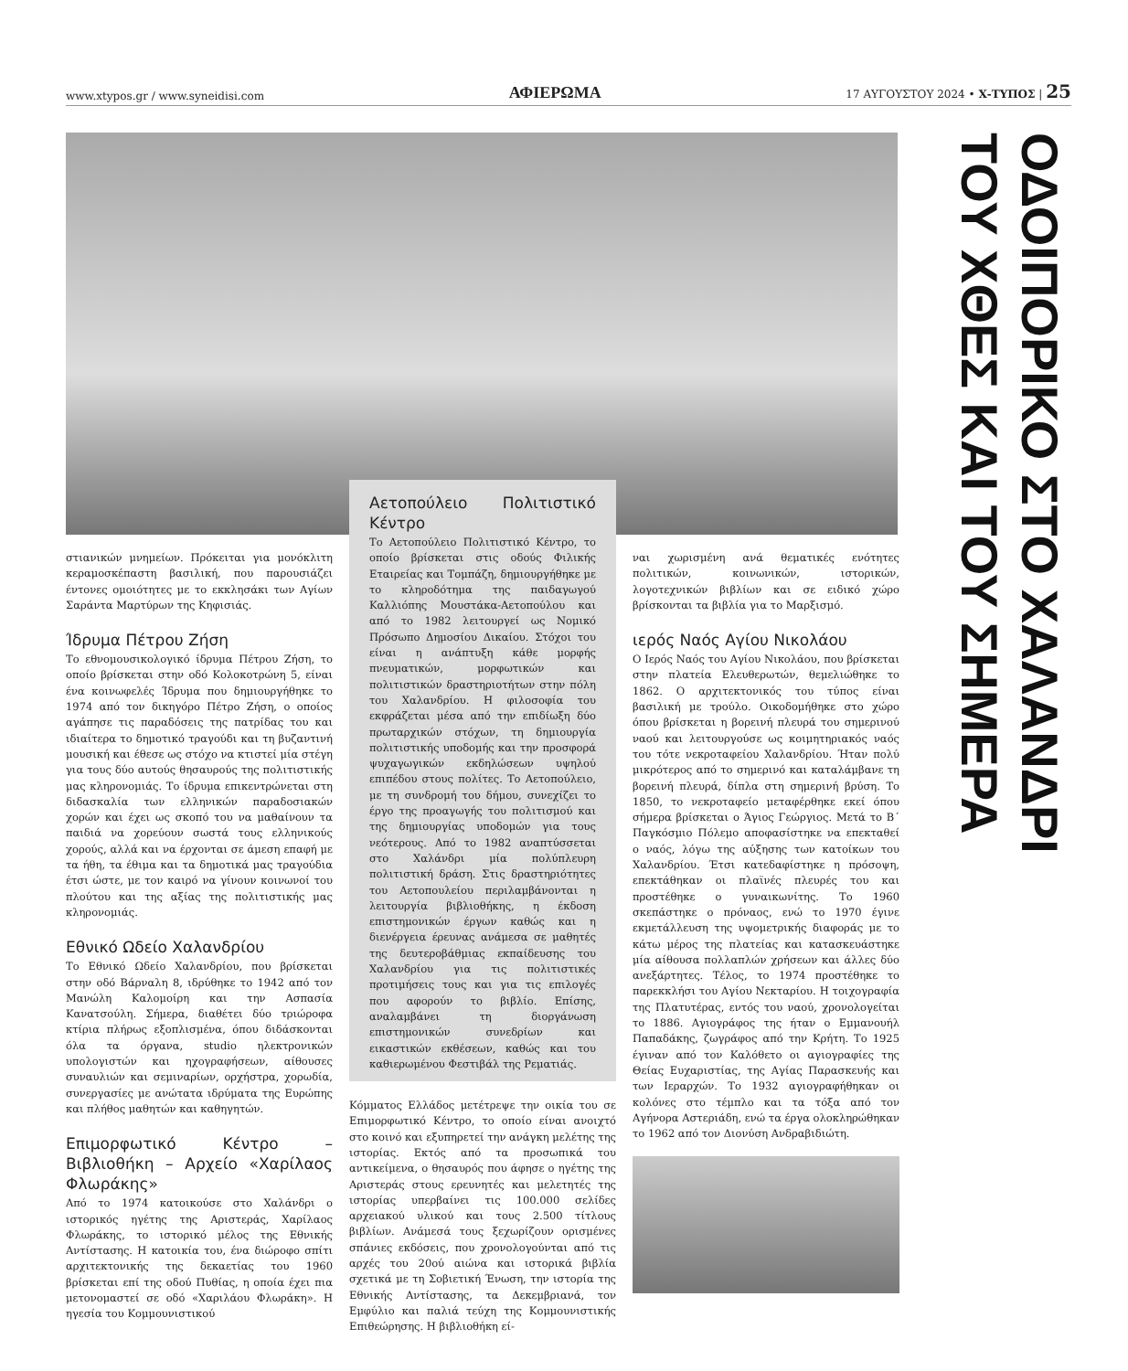www.xtypos.gr / www.syneidisi.com ΑΦΙΕΡΩΜΑ 17 ΑΥΓΟΥΣΤΟΥ 2024 • Χ-ΤΥΠΟΣ | 25
ΟΔΟΙΠΟΡΙΚΟ ΣΤΟ ΧΑΛΑΝΔΡΙ ΤΟΥ ΧΘΕΣ ΚΑΙ ΤΟΥ ΣΗΜΕΡΑ
στιανικών μνημείων. Πρόκειται για μονόκλιτη κεραμοσκέπαστη βασιλική, που παρουσιάζει έντονες ομοιότητες με το εκκλησάκι των Αγίων Σαράντα Μαρτύρων της Κηφισιάς.
Ίδρυμα Πέτρου Ζήση
Το εθνομουσικολογικό ίδρυμα Πέτρου Ζήση, το οποίο βρίσκεται στην οδό Κολοκοτρώνη 5, είναι ένα κοινωφελές Ίδρυμα που δημιουργήθηκε το 1974 από τον δικηγόρο Πέτρο Ζήση, ο οποίος αγάπησε τις παραδόσεις της πατρίδας του και ιδιαίτερα το δημοτικό τραγούδι και τη βυζαντινή μουσική και έθεσε ως στόχο να κτιστεί μία στέγη για τους δύο αυτούς θησαυρούς της πολιτιστικής μας κληρονομιάς. Το ίδρυμα επικεντρώνεται στη διδασκαλία των ελληνικών παραδοσιακών χορών και έχει ως σκοπό του να μαθαίνουν τα παιδιά να χορεύουν σωστά τους ελληνικούς χορούς, αλλά και να έρχονται σε άμεση επαφή με τα ήθη, τα έθιμα και τα δημοτικά μας τραγούδια έτσι ώστε, με τον καιρό να γίνουν κοινωνοί του πλούτου και της αξίας της πολιτιστικής μας κληρονομιάς.
Εθνικό Ωδείο Χαλανδρίου
Το Εθνικό Ωδείο Χαλανδρίου, που βρίσκεται στην οδό Βάρναλη 8, ιδρύθηκε το 1942 από τον Μανώλη Καλομοίρη και την Ασπασία Κανατσούλη. Σήμερα, διαθέτει δύο τριώροφα κτίρια πλήρως εξοπλισμένα, όπου διδάσκονται όλα τα όργανα, studio ηλεκτρονικών υπολογιστών και ηχογραφήσεων, αίθουσες συναυλιών και σεμιναρίων, ορχήστρα, χορωδία, συνεργασίες με ανώτατα ιδρύματα της Ευρώπης και πλήθος μαθητών και καθηγητών.
Επιμορφωτικό Κέντρο – Βιβλιοθήκη – Αρχείο «Χαρίλαος Φλωράκης»
Από το 1974 κατοικούσε στο Χαλάνδρι ο ιστορικός ηγέτης της Αριστεράς, Χαρίλαος Φλωράκης, το ιστορικό μέλος της Εθνικής Αντίστασης. Η κατοικία του, ένα διώροφο σπίτι αρχιτεκτονικής της δεκαετίας του 1960 βρίσκεται επί της οδού Πυθίας, η οποία έχει πια μετονομαστεί σε οδό «Χαριλάου Φλωράκη». Η ηγεσία του Κομμουνιστικού
Αετοπούλειο Πολιτιστικό Κέντρο
Το Αετοπούλειο Πολιτιστικό Κέντρο, το οποίο βρίσκεται στις οδούς Φιλικής Εταιρείας και Τομπάζη, δημιουργήθηκε με το κληροδότημα της παιδαγωγού Καλλιόπης Μουστάκα-Αετοπούλου και από το 1982 λειτουργεί ως Νομικό Πρόσωπο Δημοσίου Δικαίου. Στόχοι του είναι η ανάπτυξη κάθε μορφής πνευματικών, μορφωτικών και πολιτιστικών δραστηριοτήτων στην πόλη του Χαλανδρίου. Η φιλοσοφία του εκφράζεται μέσα από την επιδίωξη δύο πρωταρχικών στόχων, τη δημιουργία πολιτιστικής υποδομής και την προσφορά ψυχαγωγικών εκδηλώσεων υψηλού επιπέδου στους πολίτες. Το Αετοπούλειο, με τη συνδρομή του δήμου, συνεχίζει το έργο της προαγωγής του πολιτισμού και της δημιουργίας υποδομών για τους νεότερους. Από το 1982 αναπτύσσεται στο Χαλάνδρι μία πολύπλευρη πολιτιστική δράση. Στις δραστηριότητες του Αετοπουλείου περιλαμβάνονται η λειτουργία βιβλιοθήκης, η έκδοση επιστημονικών έργων καθώς και η διενέργεια έρευνας ανάμεσα σε μαθητές της δευτεροβάθμιας εκπαίδευσης του Χαλανδρίου για τις πολιτιστικές προτιμήσεις τους και για τις επιλογές που αφορούν το βιβλίο. Επίσης, αναλαμβάνει τη διοργάνωση επιστημονικών συνεδρίων και εικαστικών εκθέσεων, καθώς και του καθιερωμένου Φεστιβάλ της Ρεματιάς.
Κόμματος Ελλάδος μετέτρεψε την οικία του σε Επιμορφωτικό Κέντρο, το οποίο είναι ανοιχτό στο κοινό και εξυπηρετεί την ανάγκη μελέτης της ιστορίας. Εκτός από τα προσωπικά του αντικείμενα, ο θησαυρός που άφησε ο ηγέτης της Αριστεράς στους ερευνητές και μελετητές της ιστορίας υπερβαίνει τις 100.000 σελίδες αρχειακού υλικού και τους 2.500 τίτλους βιβλίων. Ανάμεσά τους ξεχωρίζουν ορισμένες σπάνιες εκδόσεις, που χρονολογούνται από τις αρχές του 20ού αιώνα και ιστορικά βιβλία σχετικά με τη Σοβιετική Ένωση, την ιστορία της Εθνικής Αντίστασης, τα Δεκεμβριανά, τον Εμφύλιο και παλιά τεύχη της Κομμουνιστικής Επιθεώρησης. Η βιβλιοθήκη εί-
ναι χωρισμένη ανά θεματικές ενότητες πολιτικών, κοινωνικών, ιστορικών, λογοτεχνικών βιβλίων και σε ειδικό χώρο βρίσκονται τα βιβλία για το Μαρξισμό.
ιερός Ναός Αγίου Νικολάου
Ο Ιερός Ναός του Αγίου Νικολάου, που βρίσκεται στην πλατεία Ελευθερωτών, θεμελιώθηκε το 1862. Ο αρχιτεκτονικός του τύπος είναι βασιλική με τρούλο. Οικοδομήθηκε στο χώρο όπου βρίσκεται η βορεινή πλευρά του σημερινού ναού και λειτουργούσε ως κοιμητηριακός ναός του τότε νεκροταφείου Χαλανδρίου. Ήταν πολύ μικρότερος από το σημερινό και καταλάμβανε τη βορεινή πλευρά, δίπλα στη σημερινή βρύση. Το 1850, το νεκροταφείο μεταφέρθηκε εκεί όπου σήμερα βρίσκεται ο Άγιος Γεώργιος. Μετά το Β΄ Παγκόσμιο Πόλεμο αποφασίστηκε να επεκταθεί ο ναός, λόγω της αύξησης των κατοίκων του Χαλανδρίου. Έτσι κατεδαφίστηκε η πρόσοψη, επεκτάθηκαν οι πλαϊνές πλευρές του και προστέθηκε ο γυναικωνίτης. Το 1960 σκεπάστηκε ο πρόναος, ενώ το 1970 έγινε εκμετάλλευση της υψομετρικής διαφοράς με το κάτω μέρος της πλατείας και κατασκευάστηκε μία αίθουσα πολλαπλών χρήσεων και άλλες δύο ανεξάρτητες. Τέλος, το 1974 προστέθηκε το παρεκκλήσι του Αγίου Νεκταρίου. Η τοιχογραφία της Πλατυτέρας, εντός του ναού, χρονολογείται το 1886. Αγιογράφος της ήταν ο Εμμανουήλ Παπαδάκης, ζωγράφος από την Κρήτη. Το 1925 έγιναν από τον Καλόθετο οι αγιογραφίες της Θείας Ευχαριστίας, της Αγίας Παρασκευής και των Ιεραρχών. Το 1932 αγιογραφήθηκαν οι κολόνες στο τέμπλο και τα τόξα από τον Αγήνορα Αστεριάδη, ενώ τα έργα ολοκληρώθηκαν το 1962 από τον Διονύση Ανδραβιδιώτη.